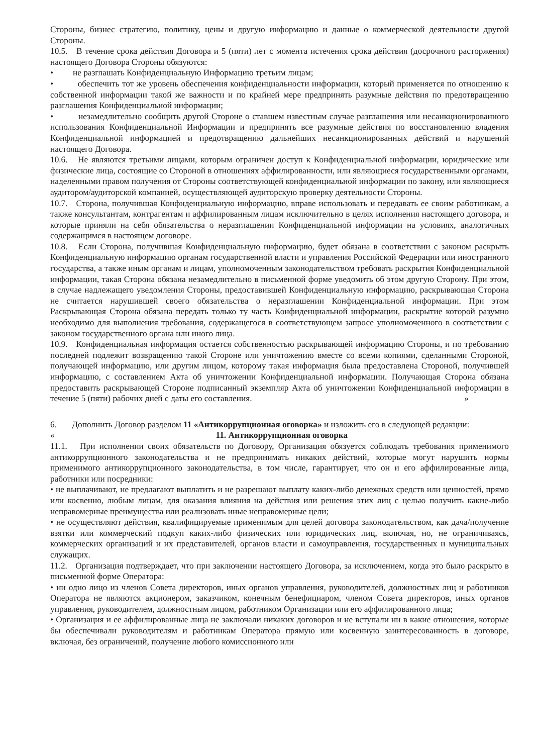Стороны, бизнес стратегию, политику, цены и другую информацию и данные о коммерческой деятельности другой Стороны.
10.5. В течение срока действия Договора и 5 (пяти) лет с момента истечения срока действия (досрочного расторжения) настоящего Договора Стороны обязуются:
• не разглашать Конфиденциальную Информацию третьим лицам;
• обеспечить тот же уровень обеспечения конфиденциальности информации, который применяется по отношению к собственной информации такой же важности и по крайней мере предпринять разумные действия по предотвращению разглашения Конфиденциальной информации;
• незамедлительно сообщить другой Стороне о ставшем известным случае разглашения или несанкционированного использования Конфиденциальной Информации и предпринять все разумные действия по восстановлению владения Конфиденциальной информацией и предотвращению дальнейших несанкционированных действий и нарушений настоящего Договора.
10.6. Не являются третьими лицами, которым ограничен доступ к Конфиденциальной информации, юридические или физические лица, состоящие со Стороной в отношениях аффилированности, или являющиеся государственными органами, наделенными правом получения от Стороны соответствующей конфиденциальной информации по закону, или являющиеся аудитором/аудиторской компанией, осуществляющей аудиторскую проверку деятельности Стороны.
10.7. Сторона, получившая Конфиденциальную информацию, вправе использовать и передавать ее своим работникам, а также консультантам, контрагентам и аффилированным лицам исключительно в целях исполнения настоящего договора, и которые приняли на себя обязательства о неразглашении Конфиденциальной информации на условиях, аналогичных содержащимся в настоящем договоре.
10.8. Если Сторона, получившая Конфиденциальную информацию, будет обязана в соответствии с законом раскрыть Конфиденциальную информацию органам государственной власти и управления Российской Федерации или иностранного государства, а также иным органам и лицам, уполномоченным законодательством требовать раскрытия Конфиденциальной информации, такая Сторона обязана незамедлительно в письменной форме уведомить об этом другую Сторону. При этом, в случае надлежащего уведомления Стороны, предоставившей Конфиденциальную информацию, раскрывающая Сторона не считается нарушившей своего обязательства о неразглашении Конфиденциальной информации. При этом Раскрывающая Сторона обязана передать только ту часть Конфиденциальной информации, раскрытие которой разумно необходимо для выполнения требования, содержащегося в соответствующем запросе уполномоченного в соответствии с законом государственного органа или иного лица.
10.9. Конфиденциальная информация остается собственностью раскрывающей информацию Стороны, и по требованию последней подлежит возвращению такой Стороне или уничтожению вместе со всеми копиями, сделанными Стороной, получающей информацию, или другим лицом, которому такая информация была предоставлена Стороной, получившей информацию, с составлением Акта об уничтожении Конфиденциальной информации. Получающая Сторона обязана предоставить раскрывающей Стороне подписанный экземпляр Акта об уничтожении Конфиденциальной информации в течение 5 (пяти) рабочих дней с даты его составления. »
6. Дополнить Договор разделом 11 «Антикоррупционная оговорка» и изложить его в следующей редакции:
«
11. Антикоррупционная оговорка
11.1. При исполнении своих обязательств по Договору, Организация обязуется соблюдать требования применимого антикоррупционного законодательства и не предпринимать никаких действий, которые могут нарушить нормы применимого антикоррупционного законодательства, в том числе, гарантирует, что он и его аффилированные лица, работники или посредники:
• не выплачивают, не предлагают выплатить и не разрешают выплату каких-либо денежных средств или ценностей, прямо или косвенно, любым лицам, для оказания влияния на действия или решения этих лиц с целью получить какие-либо неправомерные преимущества или реализовать иные неправомерные цели;
• не осуществляют действия, квалифицируемые применимым для целей договора законодательством, как дача/получение взятки или коммерческий подкуп каких-либо физических или юридических лиц, включая, но, не ограничиваясь, коммерческих организаций и их представителей, органов власти и самоуправления, государственных и муниципальных служащих.
11.2. Организация подтверждает, что при заключении настоящего Договора, за исключением, когда это было раскрыто в письменной форме Оператора:
• ни одно лицо из членов Совета директоров, иных органов управления, руководителей, должностных лиц и работников Оператора не являются акционером, заказчиком, конечным бенефициаром, членом Совета директоров, иных органов управления, руководителем, должностным лицом, работником Организации или его аффилированного лица;
• Организация и ее аффилированные лица не заключали никаких договоров и не вступали ни в какие отношения, которые бы обеспечивали руководителям и работникам Оператора прямую или косвенную заинтересованность в договоре, включая, без ограничений, получение любого комиссионного или